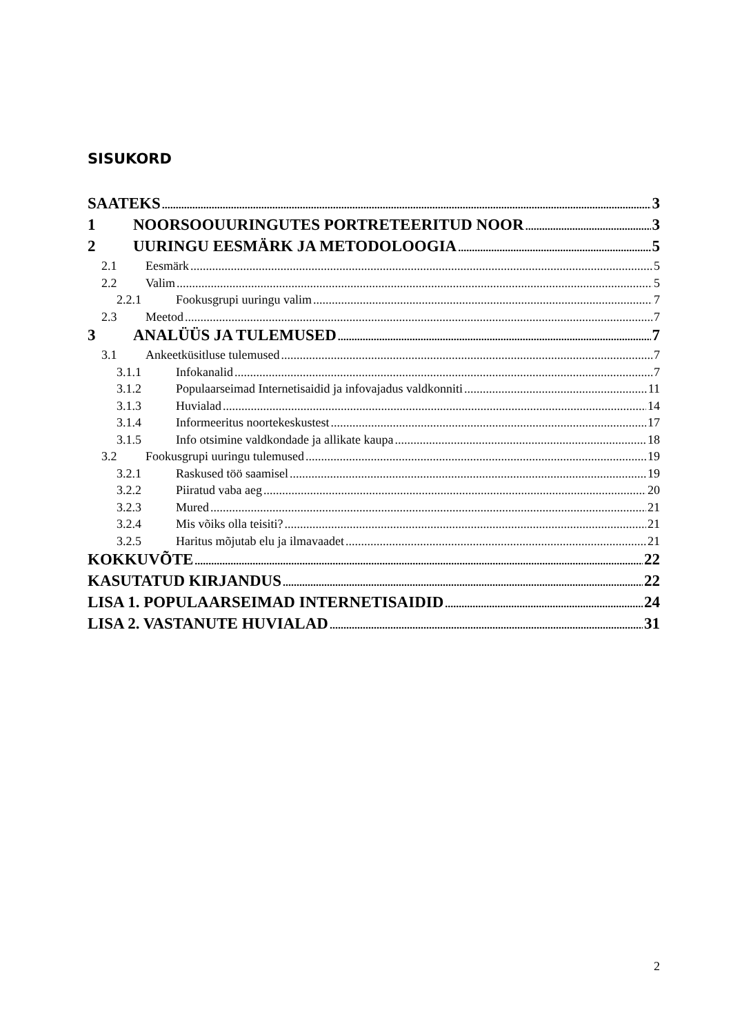SISUKORD
SAATEKS 3
1 NOORSOOUURINGUTES PORTRETEERITUD NOOR 3
2 UURINGU EESMÄRK JA METODOLOOGIA 5
2.1 Eesmärk 5
2.2 Valim 5
2.2.1 Fookusgrupi uuringu valim 7
2.3 Meetod 7
3 ANALÜÜS JA TULEMUSED 7
3.1 Ankeetküsitluse tulemused 7
3.1.1 Infokanalid 7
3.1.2 Populaarseimad Internetisaidid ja infovajadus valdkonniti 11
3.1.3 Huvialad 14
3.1.4 Informeeritus noortekeskustest 17
3.1.5 Info otsimine valdkondade ja allikate kaupa 18
3.2 Fookusgrupi uuringu tulemused 19
3.2.1 Raskused töö saamisel 19
3.2.2 Piiratud vaba aeg 20
3.2.3 Mured 21
3.2.4 Mis võiks olla teisiti? 21
3.2.5 Haritus mõjutab elu ja ilmavaadet 21
KOKKUVÕTE 22
KASUTATUD KIRJANDUS 22
LISA 1. POPULAARSEIMAD INTERNETISAIDID 24
LISA 2. VASTANUTE HUVIALAD 31
2